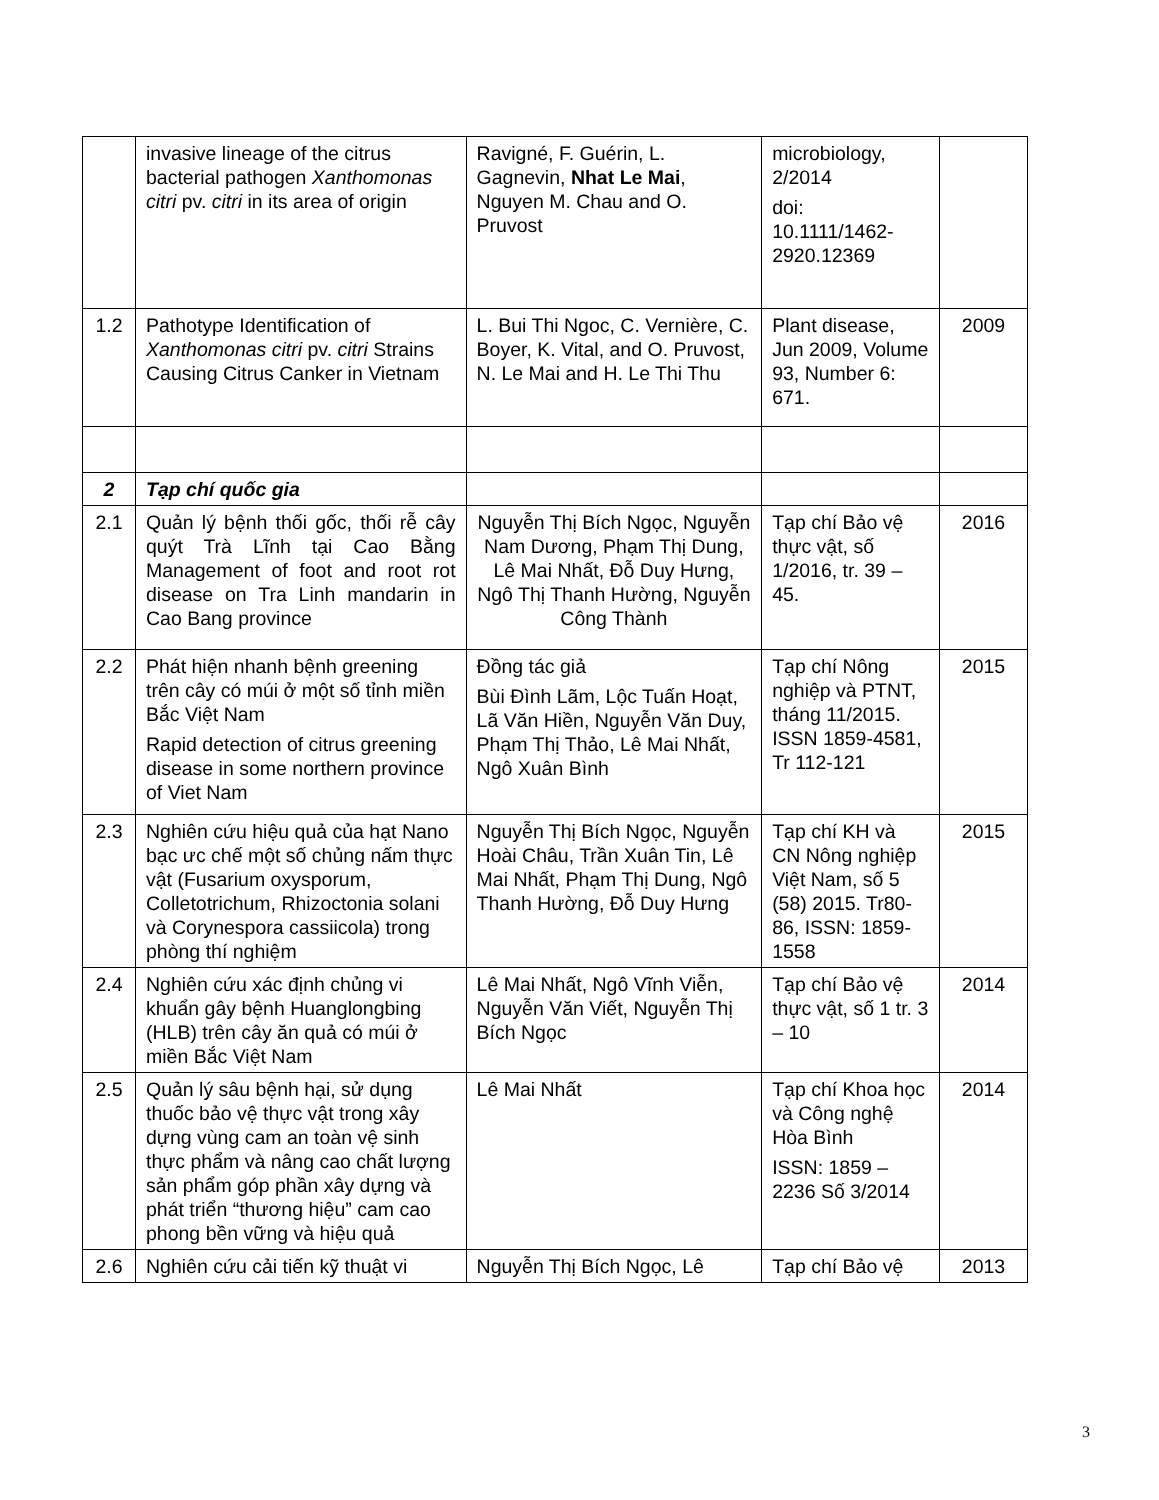| | invasive lineage of the citrus bacterial pathogen Xanthomonas citri pv. citri in its area of origin | Ravigné, F. Guérin, L. Gagnevin, Nhat Le Mai , Nguyen M. Chau and O. Pruvost | microbiology, 2/2014 doi: 10.1111/1462-2920.12369 | |
| 1.2 | Pathotype Identification of Xanthomonas citri pv. citri Strains Causing Citrus Canker in Vietnam | L. Bui Thi Ngoc, C. Vernière, C. Boyer, K. Vital, and O. Pruvost, N. Le Mai and H. Le Thi Thu | Plant disease, Jun 2009, Volume 93, Number 6: 671. | 2009 |
| 2 | Tạp chí quốc gia | | | |
| 2.1 | Quản lý bệnh thối gốc, thối rễ cây quýt Trà Lĩnh tại Cao Bằng Management of foot and root rot disease on Tra Linh mandarin in Cao Bang province | Nguyễn Thị Bích Ngọc, Nguyễn Nam Dương, Phạm Thị Dung, Lê Mai Nhất, Đỗ Duy Hưng, Ngô Thị Thanh Hường, Nguyễn Công Thành | Tạp chí Bảo vệ thực vật, số 1/2016, tr. 39 – 45. | 2016 |
| 2.2 | Phát hiện nhanh bệnh greening trên cây có múi ở một số tỉnh miền Bắc Việt Nam Rapid detection of citrus greening disease in some northern province of Viet Nam | Đồng tác giả Bùi Đình Lãm, Lộc Tuấn Hoạt, Lã Văn Hiền, Nguyễn Văn Duy, Phạm Thị Thảo, Lê Mai Nhất, Ngô Xuân Bình | Tạp chí Nông nghiệp và PTNT, tháng 11/2015. ISSN 1859-4581, Tr 112-121 | 2015 |
| 2.3 | Nghiên cứu hiệu quả của hạt Nano bạc ưc chế một số chủng nấm thực vật (Fusarium oxysporum, Colletotrichum, Rhizoctonia solani và Corynespora cassiicola) trong phòng thí nghiệm | Nguyễn Thị Bích Ngọc, Nguyễn Hoài Châu, Trần Xuân Tin, Lê Mai Nhất, Phạm Thị Dung, Ngô Thanh Hường, Đỗ Duy Hưng | Tạp chí KH và CN Nông nghiệp Việt Nam, số 5 (58) 2015. Tr80-86, ISSN: 1859-1558 | 2015 |
| 2.4 | Nghiên cứu xác định chủng vi khuẩn gây bệnh Huanglongbing (HLB) trên cây ăn quả có múi ở miền Bắc Việt Nam | Lê Mai Nhất, Ngô Vĩnh Viễn, Nguyễn Văn Viết, Nguyễn Thị Bích Ngọc | Tạp chí Bảo vệ thực vật, số 1 tr. 3 – 10 | 2014 |
| 2.5 | Quản lý sâu bệnh hại, sử dụng thuốc bảo vệ thực vật trong xây dựng vùng cam an toàn vệ sinh thực phẩm và nâng cao chất lượng sản phẩm góp phần xây dựng và phát triển “thương hiệu” cam cao phong bền vững và hiệu quả | Lê Mai Nhất | Tạp chí Khoa học và Công nghệ Hòa Bình ISSN: 1859 – 2236 Số 3/2014 | 2014 |
| 2.6 | Nghiên cứu cải tiến kỹ thuật vi | Nguyễn Thị Bích Ngọc, Lê | Tạp chí Bảo vệ | 2013 |
3